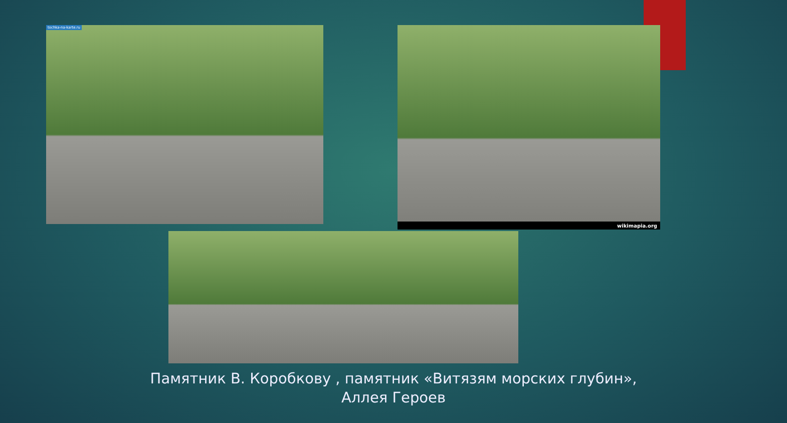tochka-na-karte.ru wikimapia.org
Памятник В. Коробкову , памятник «Витязям морских глубин»,
Аллея Героев